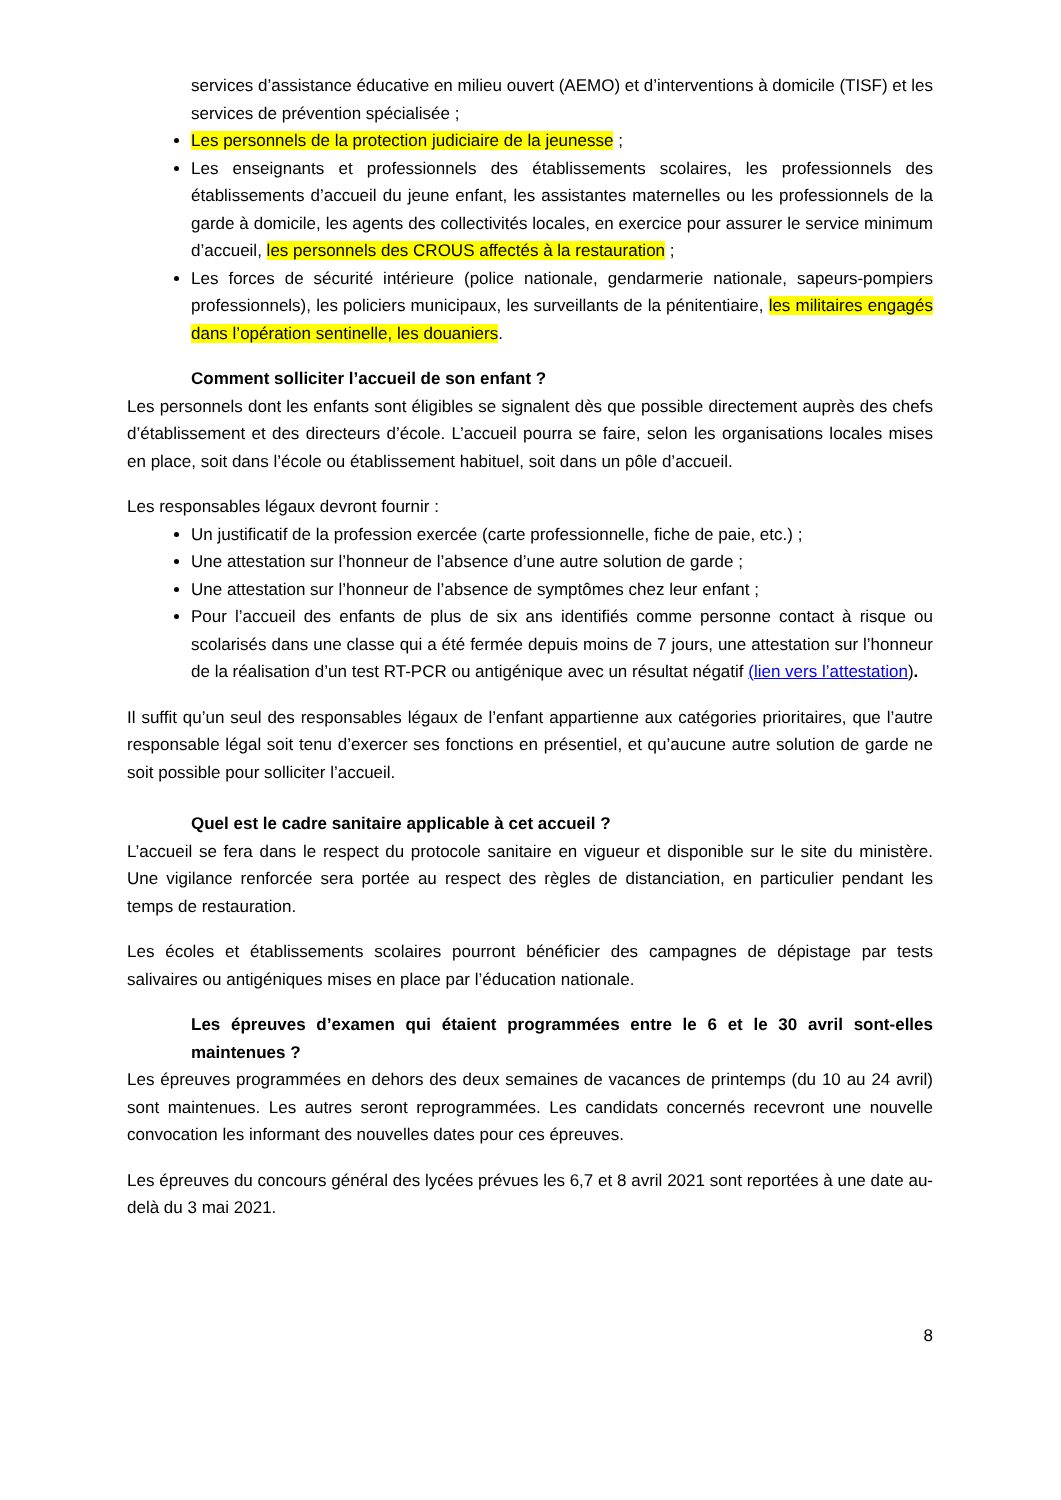services d’assistance éducative en milieu ouvert (AEMO) et d’interventions à domicile (TISF) et les services de prévention spécialisée ;
Les personnels de la protection judiciaire de la jeunesse ;
Les enseignants et professionnels des établissements scolaires, les professionnels des établissements d’accueil du jeune enfant, les assistantes maternelles ou les professionnels de la garde à domicile, les agents des collectivités locales, en exercice pour assurer le service minimum d’accueil, les personnels des CROUS affectés à la restauration ;
Les forces de sécurité intérieure (police nationale, gendarmerie nationale, sapeurs-pompiers professionnels), les policiers municipaux, les surveillants de la pénitentiaire, les militaires engagés dans l’opération sentinelle, les douaniers.
Comment solliciter l’accueil de son enfant ?
Les personnels dont les enfants sont éligibles se signalent dès que possible directement auprès des chefs d’établissement et des directeurs d’école. L’accueil pourra se faire, selon les organisations locales mises en place, soit dans l’école ou établissement habituel, soit dans un pôle d’accueil.
Les responsables légaux devront fournir :
Un justificatif de la profession exercée (carte professionnelle, fiche de paie, etc.) ;
Une attestation sur l’honneur de l’absence d’une autre solution de garde ;
Une attestation sur l’honneur de l’absence de symptômes chez leur enfant ;
Pour l’accueil des enfants de plus de six ans identifiés comme personne contact à risque ou scolarisés dans une classe qui a été fermée depuis moins de 7 jours, une attestation sur l’honneur de la réalisation d’un test RT-PCR ou antigénique avec un résultat négatif (lien vers l’attestation).
Il suffit qu’un seul des responsables légaux de l’enfant appartienne aux catégories prioritaires, que l’autre responsable légal soit tenu d’exercer ses fonctions en présentiel, et qu’aucune autre solution de garde ne soit possible pour solliciter l’accueil.
Quel est le cadre sanitaire applicable à cet accueil ?
L’accueil se fera dans le respect du protocole sanitaire en vigueur et disponible sur le site du ministère. Une vigilance renforcée sera portée au respect des règles de distanciation, en particulier pendant les temps de restauration.
Les écoles et établissements scolaires pourront bénéficier des campagnes de dépistage par tests salivaires ou antigéniques mises en place par l’éducation nationale.
Les épreuves d’examen qui étaient programmées entre le 6 et le 30 avril sont-elles maintenues ?
Les épreuves programmées en dehors des deux semaines de vacances de printemps (du 10 au 24 avril) sont maintenues. Les autres seront reprogrammées. Les candidats concernés recevront une nouvelle convocation les informant des nouvelles dates pour ces épreuves.
Les épreuves du concours général des lycées prévues les 6,7 et 8 avril 2021 sont reportées à une date au-delà du 3 mai 2021.
8